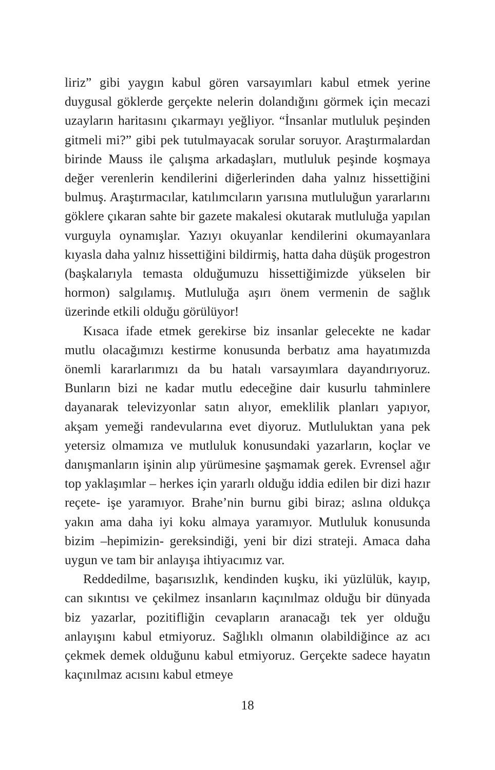liriz” gibi yaygın kabul gören varsayımları kabul etmek yerine duygusal göklerde gerçekte nelerin dolandığını görmek için mecazi uzayların haritasını çıkarmayı yeğliyor. “İnsanlar mutluluk peşinden gitmeli mi?” gibi pek tutulmayacak sorular soruyor. Araştırmalardan birinde Mauss ile çalışma arkadaşları, mutluluk peşinde koşmaya değer verenlerin kendilerini diğerlerinden daha yalnız hissettiğini bulmuş. Araştırmacılar, katılımcıların yarısına mutluluğun yararlarını göklere çıkaran sahte bir gazete makalesi okutarak mutluluğa yapılan vurguyla oynamışlar. Yazıyı okuyanlar kendilerini okumayanlara kıyasla daha yalnız hissettiğini bildirmiş, hatta daha düşük progestron (başkalarıyla temasta olduğumuzu hissettiğimizde yükselen bir hormon) salgılamış. Mutluluğa aşırı önem vermenin de sağlık üzerinde etkili olduğu görülüyor!
Kısaca ifade etmek gerekirse biz insanlar gelecekte ne kadar mutlu olacağımızı kestirme konusunda berbatız ama hayatımızda önemli kararlarımızı da bu hatalı varsayımlara dayandırıyoruz. Bunların bizi ne kadar mutlu edeceğine dair kusurlu tahminlere dayanarak televizyonlar satın alıyor, emeklilik planları yapıyor, akşam yemeği randevularına evet diyoruz. Mutluluktan yana pek yetersiz olmamıza ve mutluluk konusundaki yazarların, koçlar ve danışmanların işinin alıp yürümesine şaşmamak gerek. Evrensel ağır top yaklaşımlar – herkes için yararlı olduğu iddia edilen bir dizi hazır reçete- işe yaramıyor. Brahe’nin burnu gibi biraz; aslına oldukça yakın ama daha iyi koku almaya yaramıyor. Mutluluk konusunda bizim –hepimizin- gereksindiği, yeni bir dizi strateji. Amaca daha uygun ve tam bir anlayışa ihtiyacımız var.
Reddedilme, başarısızlık, kendinden kuşku, iki yüzlülük, kayıp, can sıkıntısı ve çekilmez insanların kaçınılmaz olduğu bir dünyada biz yazarlar, pozitifliğin cevapların aranacağı tek yer olduğu anlayışını kabul etmiyoruz. Sağlıklı olmanın olabildiğince az acı çekmek demek olduğunu kabul etmiyoruz. Gerçekte sadece hayatın kaçınılmaz acısını kabul etmeye
18